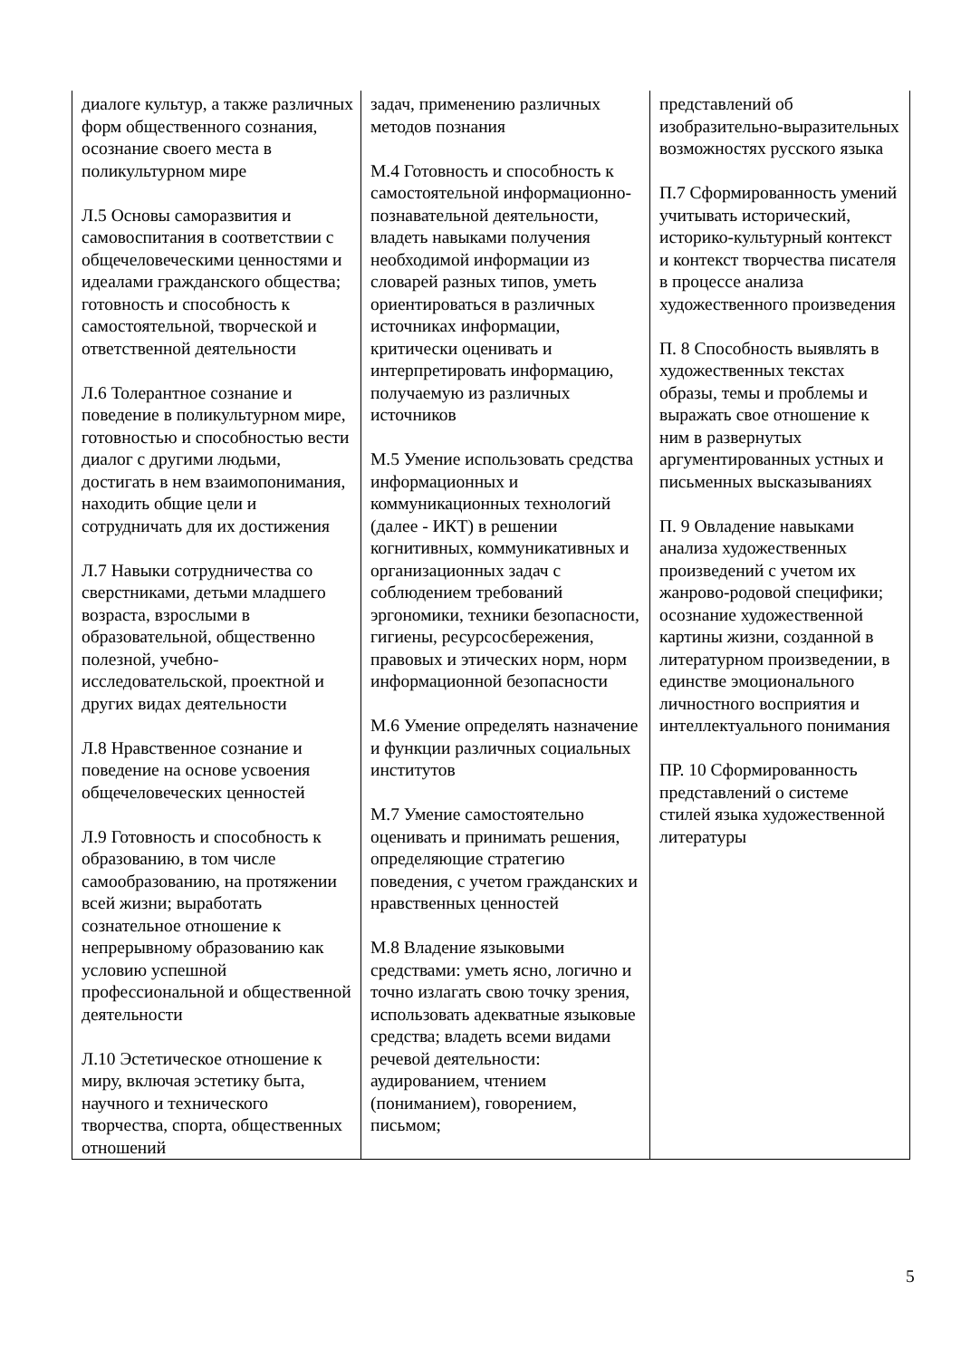| диалоге культур, а также различных форм общественного сознания, осознание своего места в поликультурном мире Л.5 Основы саморазвития и самовоспитания в соответствии с общечеловеческими ценностями и идеалами гражданского общества; готовность и способность к самостоятельной, творческой и ответственной деятельности Л.6 Толерантное сознание и поведение в поликультурном мире, готовностью и способностью вести диалог с другими людьми, достигать в нем взаимопонимания, находить общие цели и сотрудничать для их достижения Л.7 Навыки сотрудничества со сверстниками, детьми младшего возраста, взрослыми в образовательной, общественно полезной, учебно-исследовательской, проектной и других видах деятельности Л.8 Нравственное сознание и поведение на основе усвоения общечеловеческих ценностей Л.9 Готовность и способность к образованию, в том числе самообразованию, на протяжении всей жизни; выработать сознательное отношение к непрерывному образованию как условию успешной профессиональной и общественной деятельности Л.10 Эстетическое отношение к миру, включая эстетику быта, научного и технического творчества, спорта, общественных отношений | задач, применению различных методов познания М.4 Готовность и способность к самостоятельной информационно-познавательной деятельности, владеть навыками получения необходимой информации из словарей разных типов, уметь ориентироваться в различных источниках информации, критически оценивать и интерпретировать информацию, получаемую из различных источников М.5 Умение использовать средства информационных и коммуникационных технологий (далее - ИКТ) в решении когнитивных, коммуникативных и организационных задач с соблюдением требований эргономики, техники безопасности, гигиены, ресурсосбережения, правовых и этических норм, норм информационной безопасности М.6 Умение определять назначение и функции различных социальных институтов М.7 Умение самостоятельно оценивать и принимать решения, определяющие стратегию поведения, с учетом гражданских и нравственных ценностей М.8 Владение языковыми средствами: уметь ясно, логично и точно излагать свою точку зрения, использовать адекватные языковые средства; владеть всеми видами речевой деятельности: аудированием, чтением (пониманием), говорением, письмом; | представлений об изобразительно-выразительных возможностях русского языка П.7 Сформированность умений учитывать исторический, историко-культурный контекст и контекст творчества писателя в процессе анализа художественного произведения П. 8 Способность выявлять в художественных текстах образы, темы и проблемы и выражать свое отношение к ним в развернутых аргументированных устных и письменных высказываниях П. 9 Овладение навыками анализа художественных произведений с учетом их жанрово-родовой специфики; осознание художественной картины жизни, созданной в литературном произведении, в единстве эмоционального личностного восприятия и интеллектуального понимания ПР. 10 Сформированность представлений о системе стилей языка художественной литературы |
5